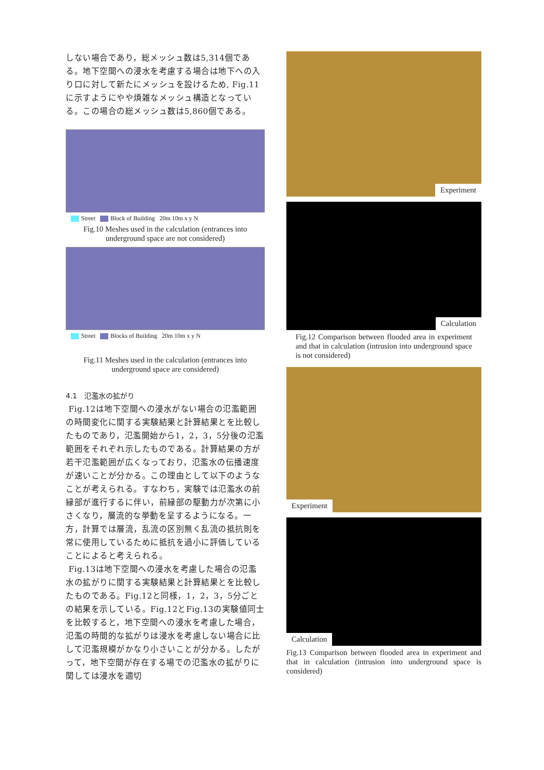しない場合であり，総メッシュ数は5,314個である。地下空間への浸水を考慮する場合は地下への入り口に対して新たにメッシュを設けるため, Fig.11に示すようにやや煩雑なメッシュ構造となっている。この場合の総メッシュ数は5,860個である。
Street Block of Building 20m 10m x y N
Fig.10 Meshes used in the calculation (entrances into underground space are not considered)
Street Blocks of Building 20m 10m x y N
Fig.11 Meshes used in the calculation (entrances into underground space are considered)
4.1　氾濫水の拡がり
Fig.12は地下空間への浸水がない場合の氾濫範囲の時間変化に関する実験結果と計算結果とを比較したものであり，氾濫開始から1，2，3，5分後の氾濫範囲をそれぞれ示したものである。計算結果の方が若干氾濫範囲が広くなっており，氾濫水の伝播速度が速いことが分かる。この理由として以下のようなことが考えられる。すなわち，実験では氾濫水の前縁部が進行するに伴い，前縁部の駆動力が次第に小さくなり，層流的な挙動を呈するようになる。一方，計算では層流，乱流の区別無く乱流の抵抗則を常に使用しているために抵抗を過小に評価していることによると考えられる。
Fig.13は地下空間への浸水を考慮した場合の氾濫水の拡がりに関する実験結果と計算結果とを比較したものである。Fig.12と同様，1，2，3，5分ごとの結果を示している。Fig.12とFig.13の実験値同士を比較すると，地下空間への浸水を考慮した場合，氾濫の時間的な拡がりは浸水を考慮しない場合に比して氾濫規模がかなり小さいことが分かる。したがって，地下空間が存在する場での氾濫水の拡がりに関しては浸水を適切
Experiment
Calculation
Fig.12 Comparison between flooded area in experiment and that in calculation (intrusion into underground space is not considered)
Experiment
Calculation
Fig.13 Comparison between flooded area in experiment and that in calculation (intrusion into underground space is considered)